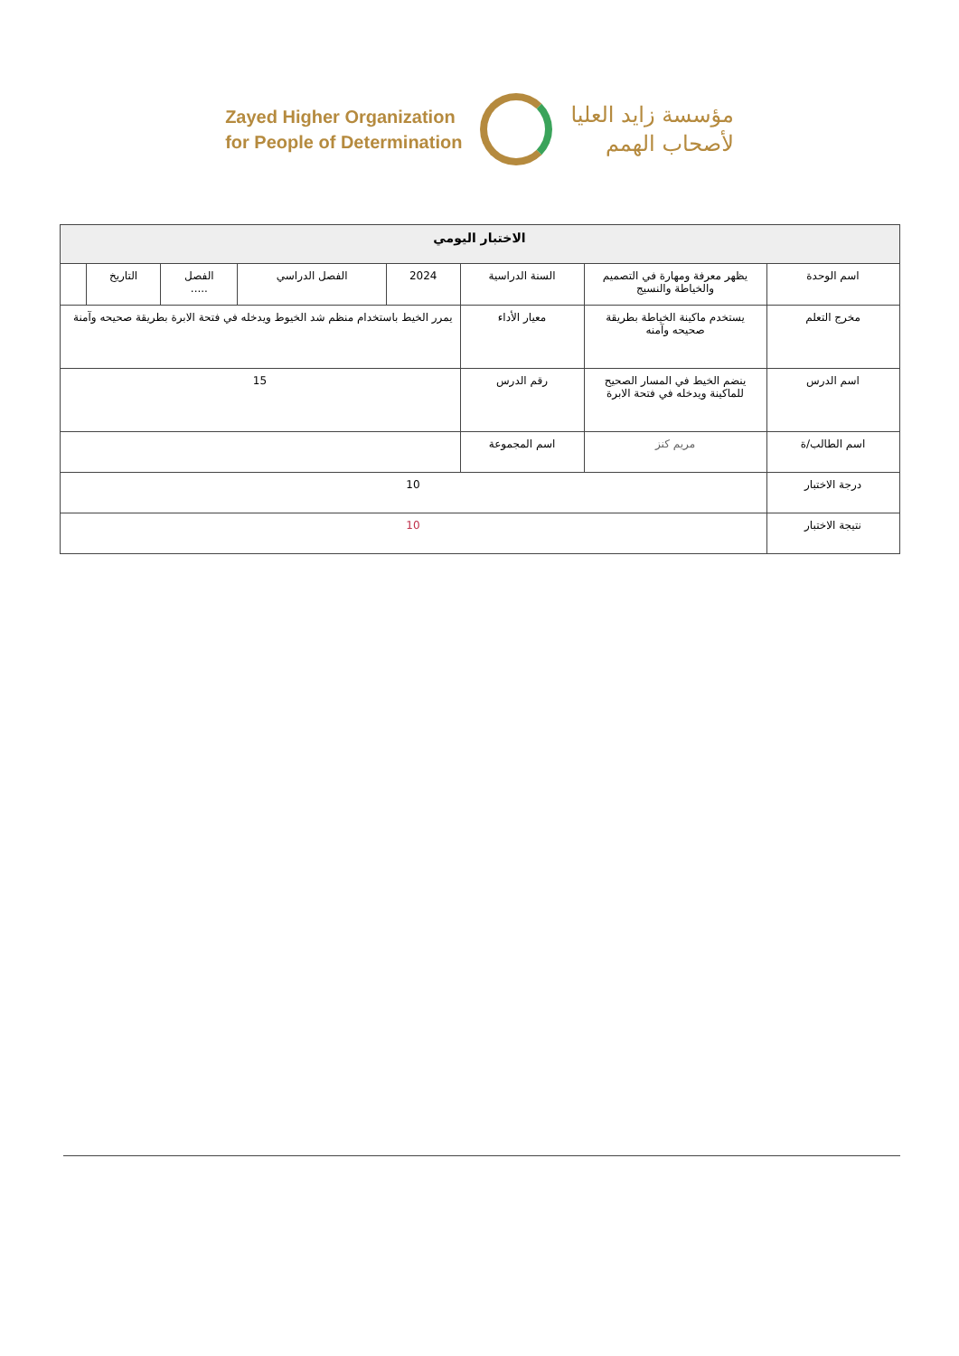Zayed Higher Organization
for People of Determination
مؤسسة زايد العليا
لأصحاب الهمم
| الاختبار اليومي | | | | | | | |
| --- | --- | --- | --- | --- | --- | --- | --- |
| اسم الوحدة | يظهر معرفة ومهارة في التصميم والخياطة والنسيج | السنة الدراسية | 2024 | الفصل الدراسي | الفصل ..... | التاريخ | |
| مخرج التعلم | يستخدم ماكينة الخياطة بطريقة صحيحه وآمنه | معيار الأداء | يمرر الخيط باستخدام منظم شد الخيوط ويدخله في فتحة الابرة بطريقة صحيحه وآمنة | | | | |
| اسم الدرس | ينضم الخيط في المسار الصحيح للماكينة ويدخله في فتحة الابرة | رقم الدرس | 15 | | | | |
| اسم الطالب/ة | مريم كنز | اسم المجموعة | | | | | |
| درجة الاختبار | 10 | | | | | | |
| نتيجة الاختبار | 10 | | | | | | |